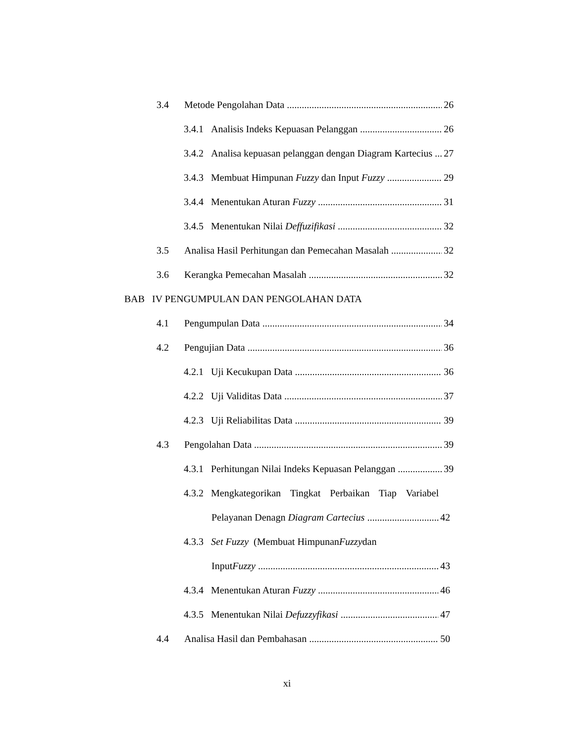3.4 Metode Pengolahan Data 26
3.4.1 Analisis Indeks Kepuasan Pelanggan 26
3.4.2 Analisa kepuasan pelanggan dengan Diagram Kartecius 27
3.4.3 Membuat Himpunan Fuzzy dan Input Fuzzy 29
3.4.4 Menentukan Aturan Fuzzy 31
3.4.5 Menentukan Nilai Deffuzifikasi 32
3.5 Analisa Hasil Perhitungan dan Pemecahan Masalah 32
3.6 Kerangka Pemecahan Masalah 32
BAB IV PENGUMPULAN DAN PENGOLAHAN DATA
4.1 Pengumpulan Data 34
4.2 Pengujian Data 36
4.2.1 Uji Kecukupan Data 36
4.2.2 Uji Validitas Data 37
4.2.3 Uji Reliabilitas Data 39
4.3 Pengolahan Data 39
4.3.1 Perhitungan Nilai Indeks Kepuasan Pelanggan 39
4.3.2 Mengkategorikan Tingkat Perbaikan Tiap Variabel
Pelayanan Denagn Diagram Cartecius 42
4.3.3 Set Fuzzy (Membuat Himpunan Fuzzy dan
InputFuzzy 43
4.3.4 Menentukan Aturan Fuzzy 46
4.3.5 Menentukan Nilai Defuzzyfikasi 47
4.4 Analisa Hasil dan Pembahasan 50
xi